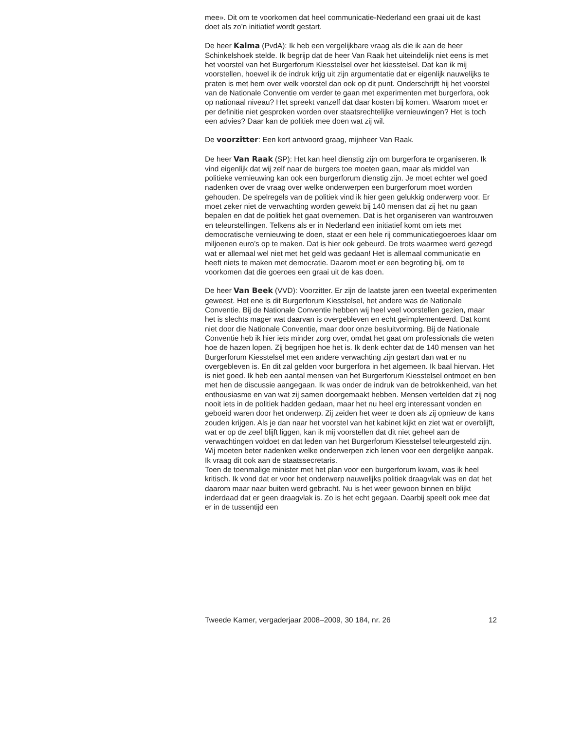mee». Dit om te voorkomen dat heel communicatie-Nederland een graai uit de kast doet als zo’n initiatief wordt gestart.
De heer Kalma (PvdA): Ik heb een vergelijkbare vraag als die ik aan de heer Schinkelshoek stelde. Ik begrijp dat de heer Van Raak het uiteindelijk niet eens is met het voorstel van het Burgerforum Kiesstelsel over het kiesstelsel. Dat kan ik mij voorstellen, hoewel ik de indruk krijg uit zijn argumentatie dat er eigenlijk nauwelijks te praten is met hem over welk voorstel dan ook op dit punt. Onderschrijft hij het voorstel van de Nationale Conventie om verder te gaan met experimenten met burgerfora, ook op nationaal niveau? Het spreekt vanzelf dat daar kosten bij komen. Waarom moet er per definitie niet gesproken worden over staatsrechtelijke vernieuwingen? Het is toch een advies? Daar kan de politiek mee doen wat zij wil.
De voorzitter: Een kort antwoord graag, mijnheer Van Raak.
De heer Van Raak (SP): Het kan heel dienstig zijn om burgerfora te organiseren. Ik vind eigenlijk dat wij zelf naar de burgers toe moeten gaan, maar als middel van politieke vernieuwing kan ook een burgerforum dienstig zijn. Je moet echter wel goed nadenken over de vraag over welke onderwerpen een burgerforum moet worden gehouden. De spelregels van de politiek vind ik hier geen gelukkig onderwerp voor. Er moet zeker niet de verwachting worden gewekt bij 140 mensen dat zij het nu gaan bepalen en dat de politiek het gaat overnemen. Dat is het organiseren van wantrouwen en teleurstellingen. Telkens als er in Nederland een initiatief komt om iets met democratische vernieuwing te doen, staat er een hele rij communicatiegoeroes klaar om miljoenen euro’s op te maken. Dat is hier ook gebeurd. De trots waarmee werd gezegd wat er allemaal wel niet met het geld was gedaan! Het is allemaal communicatie en heeft niets te maken met democratie. Daarom moet er een begroting bij, om te voorkomen dat die goeroes een graai uit de kas doen.
De heer Van Beek (VVD): Voorzitter. Er zijn de laatste jaren een tweetal experimenten geweest. Het ene is dit Burgerforum Kiesstelsel, het andere was de Nationale Conventie. Bij de Nationale Conventie hebben wij heel veel voorstellen gezien, maar het is slechts mager wat daarvan is overgebleven en echt geïmplementeerd. Dat komt niet door die Nationale Conventie, maar door onze besluitvorming. Bij de Nationale Conventie heb ik hier iets minder zorg over, omdat het gaat om professionals die weten hoe de hazen lopen. Zij begrijpen hoe het is. Ik denk echter dat de 140 mensen van het Burgerforum Kiesstelsel met een andere verwachting zijn gestart dan wat er nu overgebleven is. En dit zal gelden voor burgerfora in het algemeen. Ik baal hiervan. Het is niet goed. Ik heb een aantal mensen van het Burgerforum Kiesstelsel ontmoet en ben met hen de discussie aangegaan. Ik was onder de indruk van de betrokkenheid, van het enthousiasme en van wat zij samen doorgemaakt hebben. Mensen vertelden dat zij nog nooit iets in de politiek hadden gedaan, maar het nu heel erg interessant vonden en geboeid waren door het onderwerp. Zij zeiden het weer te doen als zij opnieuw de kans zouden krijgen. Als je dan naar het voorstel van het kabinet kijkt en ziet wat er overblijft, wat er op de zeef blijft liggen, kan ik mij voorstellen dat dit niet geheel aan de verwachtingen voldoet en dat leden van het Burgerforum Kiesstelsel teleurgesteld zijn. Wij moeten beter nadenken welke onderwerpen zich lenen voor een dergelijke aanpak. Ik vraag dit ook aan de staatssecretaris.
Toen de toenmalige minister met het plan voor een burgerforum kwam, was ik heel kritisch. Ik vond dat er voor het onderwerp nauwelijks politiek draagvlak was en dat het daarom maar naar buiten werd gebracht. Nu is het weer gewoon binnen en blijkt inderdaad dat er geen draagvlak is. Zo is het echt gegaan. Daarbij speelt ook mee dat er in de tussentijd een
Tweede Kamer, vergaderjaar 2008–2009, 30 184, nr. 26 12